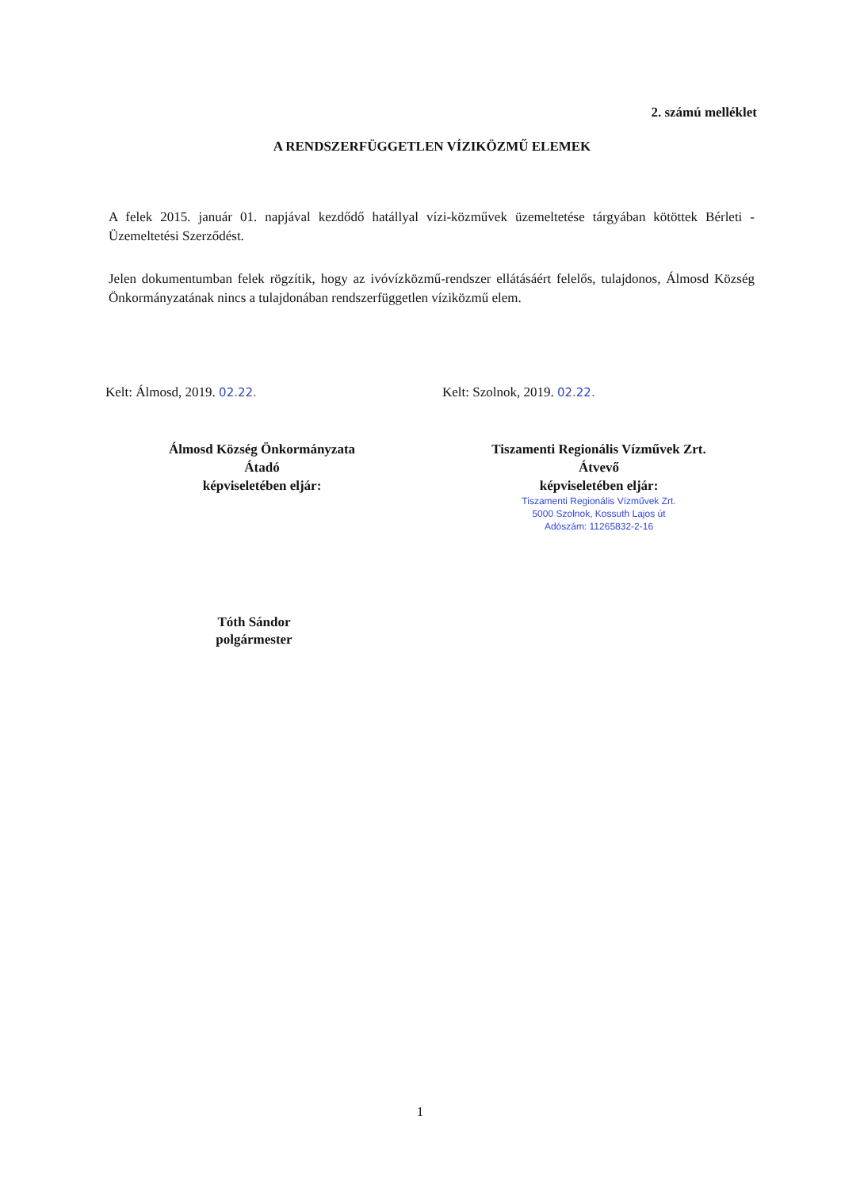2. számú melléklet
A RENDSZERFÜGGETLEN VÍZIKÖZMŰ ELEMEK
A felek 2015. január 01. napjával kezdődő hatállyal vízi-közművek üzemeltetése tárgyában kötöttek Bérleti - Üzemeltetési Szerződést.
Jelen dokumentumban felek rögzítik, hogy az ivóvízközmű-rendszer ellátásáért felelős, tulajdonos, Álmosd Község Önkormányzatának nincs a tulajdonában rendszerfüggetlen víziközmű elem.
Kelt: Álmosd, 2019. 02.22.
Álmosd Község Önkormányzata
Átadó
képviseletében eljár:
Tóth Sándor
polgármester
Kelt: Szolnok, 2019. 02.22.
Tiszamenti Regionális Vízművek Zrt.
Átvevő
képviseletében eljár:
Tiszamenti Regionális Vízművek Zrt.
5000 Szolnok, Kossuth Lajos út
Adószám: 11265832-2-16
1